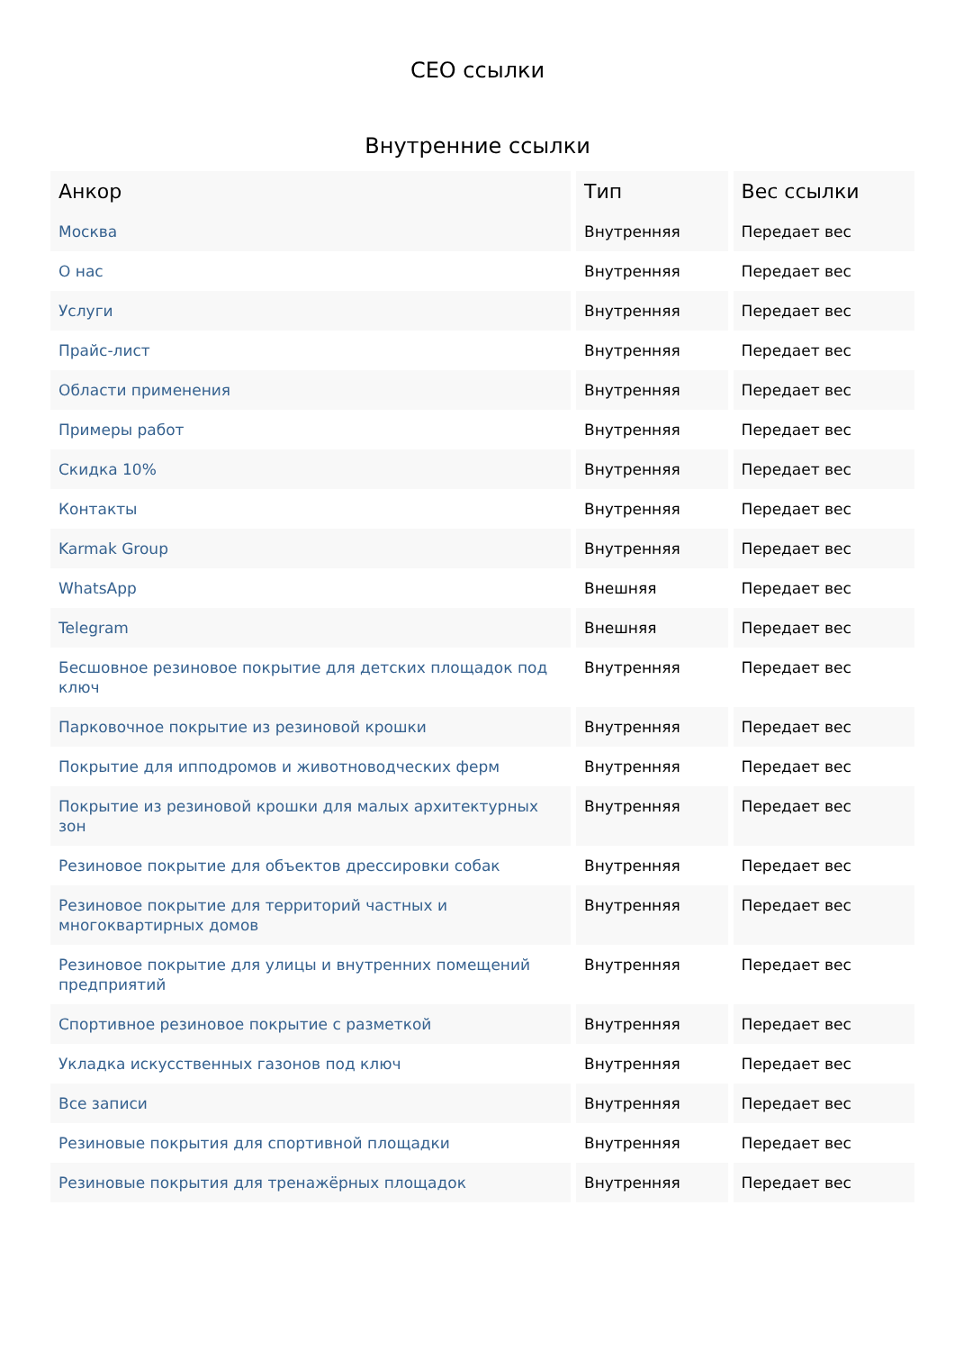СЕО ссылки
Внутренние ссылки
| Анкор | Тип | Вес ссылки |
| --- | --- | --- |
| Москва | Внутренняя | Передает вес |
| О нас | Внутренняя | Передает вес |
| Услуги | Внутренняя | Передает вес |
| Прайс-лист | Внутренняя | Передает вес |
| Области применения | Внутренняя | Передает вес |
| Примеры работ | Внутренняя | Передает вес |
| Скидка 10% | Внутренняя | Передает вес |
| Контакты | Внутренняя | Передает вес |
| Karmak Group | Внутренняя | Передает вес |
| WhatsApp | Внешняя | Передает вес |
| Telegram | Внешняя | Передает вес |
| Бесшовное резиновое покрытие для детских площадок под ключ | Внутренняя | Передает вес |
| Парковочное покрытие из резиновой крошки | Внутренняя | Передает вес |
| Покрытие для ипподромов и животноводческих ферм | Внутренняя | Передает вес |
| Покрытие из резиновой крошки для малых архитектурных зон | Внутренняя | Передает вес |
| Резиновое покрытие для объектов дрессировки собак | Внутренняя | Передает вес |
| Резиновое покрытие для территорий частных и многоквартирных домов | Внутренняя | Передает вес |
| Резиновое покрытие для улицы и внутренних помещений предприятий | Внутренняя | Передает вес |
| Спортивное резиновое покрытие с разметкой | Внутренняя | Передает вес |
| Укладка искусственных газонов под ключ | Внутренняя | Передает вес |
| Все записи | Внутренняя | Передает вес |
| Резиновые покрытия для спортивной площадки | Внутренняя | Передает вес |
| Резиновые покрытия для тренажёрных площадок | Внутренняя | Передает вес |